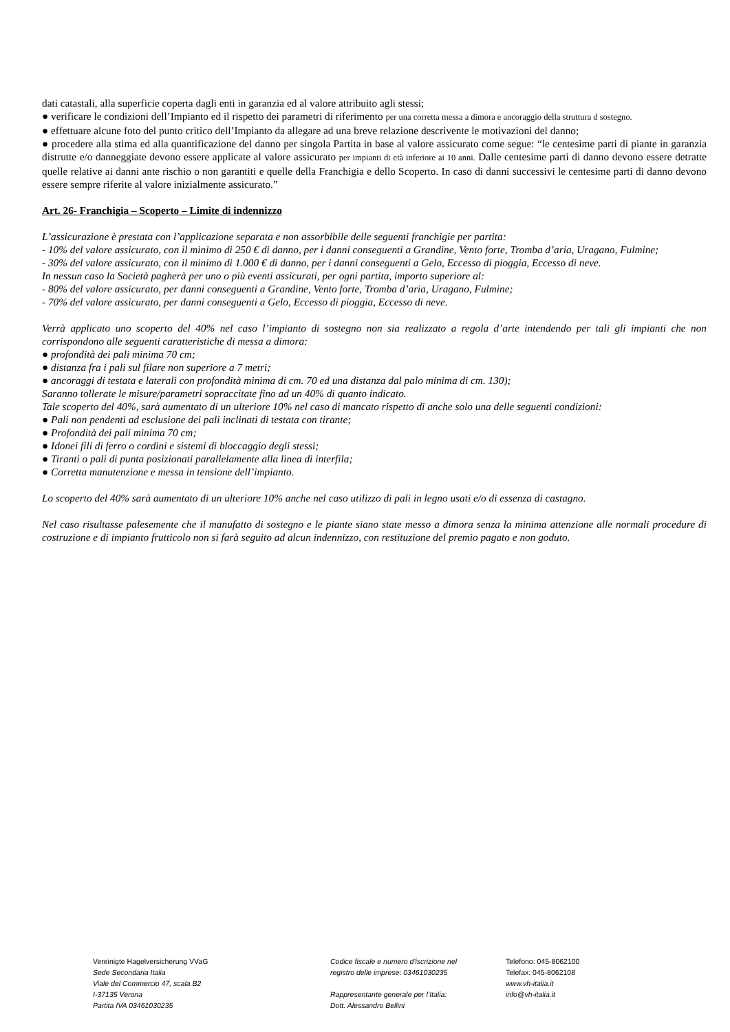dati catastali, alla superficie coperta dagli enti in garanzia ed al valore attribuito agli stessi;
● verificare le condizioni dell’Impianto ed il rispetto dei parametri di riferimento per una corretta messa a dimora e ancoraggio della struttura d sostegno.
● effettuare alcune foto del punto critico dell’Impianto da allegare ad una breve relazione descrivente le motivazioni del danno;
● procedere alla stima ed alla quantificazione del danno per singola Partita in base al valore assicurato come segue: “le centesime parti di piante in garanzia distrutte e/o danneggiate devono essere applicate al valore assicurato per impianti di età inferiore ai 10 anni. Dalle centesime parti di danno devono essere detratte quelle relative ai danni ante rischio o non garantiti e quelle della Franchigia e dello Scoperto. In caso di danni successivi le centesime parti di danno devono essere sempre riferite al valore inizialmente assicurato.”
Art. 26- Franchigia – Scoperto – Limite di indennizzo
L’assicurazione è prestata con l’applicazione separata e non assorbibile delle seguenti franchigie per partita:
- 10% del valore assicurato, con il minimo di 250 € di danno, per i danni conseguenti a Grandine, Vento forte, Tromba d’aria, Uragano, Fulmine;
- 30% del valore assicurato, con il minimo di 1.000 € di danno, per i danni conseguenti a Gelo, Eccesso di pioggia, Eccesso di neve.
In nessun caso la Società pagherà per uno o più eventi assicurati, per ogni partita, importo superiore al:
- 80% del valore assicurato, per danni conseguenti a Grandine, Vento forte, Tromba d’aria, Uragano, Fulmine;
- 70% del valore assicurato, per danni conseguenti a Gelo, Eccesso di pioggia, Eccesso di neve.
Verrà applicato uno scoperto del 40% nel caso l’impianto di sostegno non sia realizzato a regola d’arte intendendo per tali gli impianti che non corrispondono alle seguenti caratteristiche di messa a dimora:
● profondità dei pali minima 70 cm;
● distanza fra i pali sul filare non superiore a 7 metri;
● ancoraggi di testata e laterali con profondità minima di cm. 70 ed una distanza dal palo minima di cm. 130);
Saranno tollerate le misure/parametri sopraccitate fino ad un 40% di quanto indicato.
Tale scoperto del 40%, sarà aumentato di un ulteriore 10% nel caso di mancato rispetto di anche solo una delle seguenti condizioni:
● Pali non pendenti ad esclusione dei pali inclinati di testata con tirante;
● Profondità dei pali minima 70 cm;
● Idonei fili di ferro o cordini e sistemi di bloccaggio degli stessi;
● Tiranti o pali di punta posizionati parallelamente alla linea di interfila;
● Corretta manutenzione e messa in tensione dell’impianto.
Lo scoperto del 40% sarà aumentato di un ulteriore 10% anche nel caso utilizzo di pali in legno usati e/o di essenza di castagno.
Nel caso risultasse palesemente che il manufatto di sostegno e le piante siano state messo a dimora senza la minima attenzione alle normali procedure di costruzione e di impianto frutticolo non si farà seguito ad alcun indennizzo, con restituzione del premio pagato e non goduto.
Vereinigte Hagelversicherung VVaG
Sede Secondaria Italia
Viale del Commercio 47, scala B2
I-37135 Verona
Partita IVA 03461030235
Codice fiscale e numero d'iscrizione nel
registro delle imprese: 03461030235
Rappresentante generale per l’Italia:
Dott. Alessandro Bellini
Telefono: 045-8062100
Telefax: 045-8062108
www.vh-italia.it
info@vh-italia.it